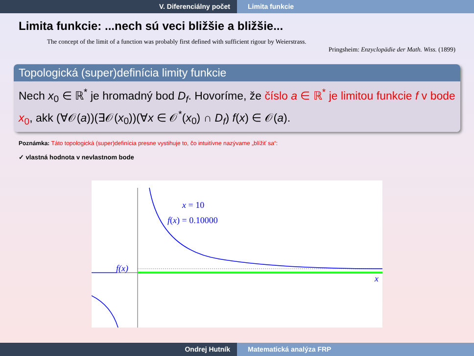V. Diferenciálny počet Limita funkcie
Limita funkcie: ...nech sú veci bližšie a bližšie...
The concept of the limit of a function was probably first defined with sufficient rigour by Weierstrass.
Pringsheim: Enzyclopädie der Math. Wiss. (1899)
Topologická (super)definícia limity funkcie
Nech x<sub>0</sub> ∈ ℝ<sup>*</sup> je hromadný bod D<sub>f</sub>. Hovoríme, že číslo a ∈ ℝ<sup>*</sup> je limitou funkcie f v bode x<sub>0</sub>, akk (∀𝒪(a))(∃𝒪(x<sub>0</sub>))(∀x ∈ 𝒪<sup>*</sup>(x<sub>0</sub>) ∩ D<sub>f</sub>) f(x) ∈ 𝒪(a).
Poznámka: Táto topologická (super)definícia presne vystihuje to, čo intuitívne nazývame „blížiť sa“:
✓ vlastná hodnota v nevlastnom bode
x = 10
f(x) = 0.10000
f(x)
x
Ondrej Hutník Matematická analýza FRP